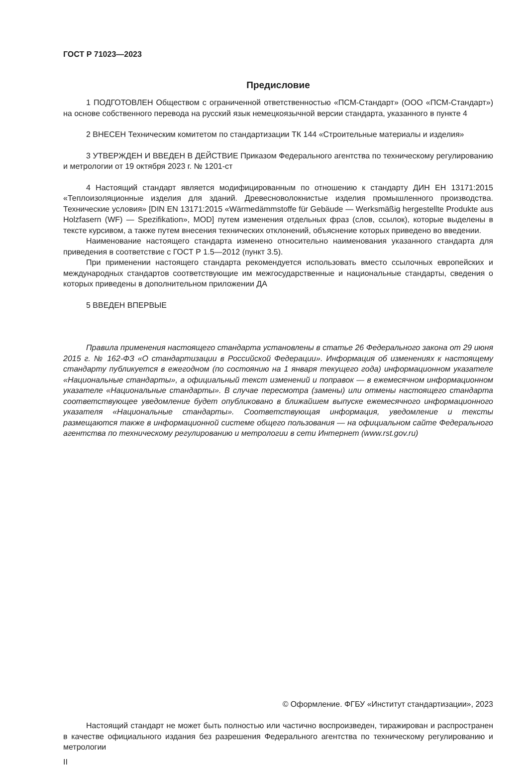ГОСТ Р 71023—2023
Предисловие
1 ПОДГОТОВЛЕН Обществом с ограниченной ответственностью «ПСМ-Стандарт» (ООО «ПСМ-Стандарт») на основе собственного перевода на русский язык немецкоязычной версии стандарта, указанного в пункте 4
2 ВНЕСЕН Техническим комитетом по стандартизации ТК 144 «Строительные материалы и изделия»
3 УТВЕРЖДЕН И ВВЕДЕН В ДЕЙСТВИЕ Приказом Федерального агентства по техническому регулированию и метрологии от 19 октября 2023 г. № 1201-ст
4 Настоящий стандарт является модифицированным по отношению к стандарту ДИН ЕН 13171:2015 «Теплоизоляционные изделия для зданий. Древесноволокнистые изделия промышленного производства. Технические условия» [DIN EN 13171:2015 «Wärmedämmstoffe für Gebäude — Werksmäßig hergestellte Produkte aus Holzfasern (WF) — Spezifikation», MOD] путем изменения отдельных фраз (слов, ссылок), которые выделены в тексте курсивом, а также путем внесения технических отклонений, объяснение которых приведено во введении.
Наименование настоящего стандарта изменено относительно наименования указанного стандарта для приведения в соответствие с ГОСТ Р 1.5—2012 (пункт 3.5).
При применении настоящего стандарта рекомендуется использовать вместо ссылочных европейских и международных стандартов соответствующие им межгосударственные и национальные стандарты, сведения о которых приведены в дополнительном приложении ДА
5 ВВЕДЕН ВПЕРВЫЕ
Правила применения настоящего стандарта установлены в статье 26 Федерального закона от 29 июня 2015 г. № 162-ФЗ «О стандартизации в Российской Федерации». Информация об изменениях к настоящему стандарту публикуется в ежегодном (по состоянию на 1 января текущего года) информационном указателе «Национальные стандарты», а официальный текст изменений и поправок — в ежемесячном информационном указателе «Национальные стандарты». В случае пересмотра (замены) или отмены настоящего стандарта соответствующее уведомление будет опубликовано в ближайшем выпуске ежемесячного информационного указателя «Национальные стандарты». Соответствующая информация, уведомление и тексты размещаются также в информационной системе общего пользования — на официальном сайте Федерального агентства по техническому регулированию и метрологии в сети Интернет (www.rst.gov.ru)
© Оформление. ФГБУ «Институт стандартизации», 2023
Настоящий стандарт не может быть полностью или частично воспроизведен, тиражирован и распространен в качестве официального издания без разрешения Федерального агентства по техническому регулированию и метрологии
II